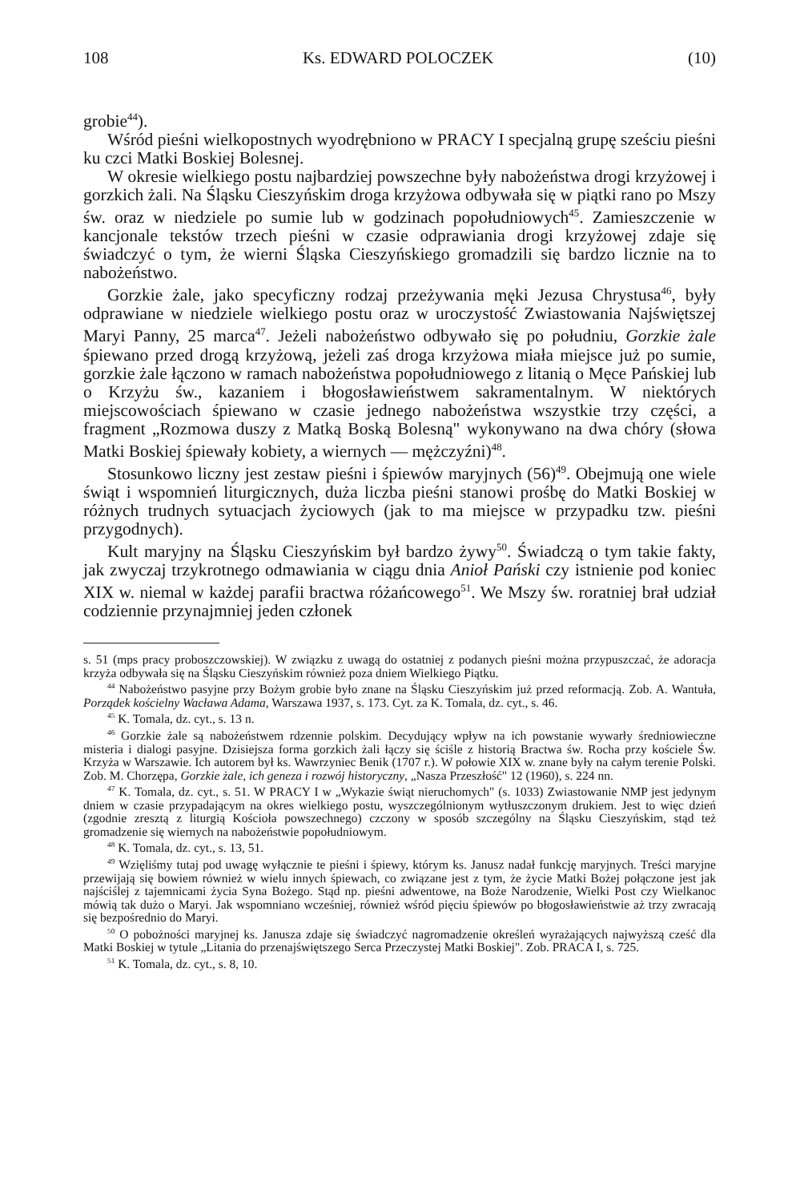108 Ks. EDWARD POLOCZEK (10)
grobie<sup>44</sup>).
Wśród pieśni wielkopostnych wyodrębniono w PRACY I specjalną grupę sześciu pieśni ku czci Matki Boskiej Bolesnej.
W okresie wielkiego postu najbardziej powszechne były nabożeństwa drogi krzyżowej i gorzkich żali. Na Śląsku Cieszyńskim droga krzyżowa odbywała się w piątki rano po Mszy św. oraz w niedziele po sumie lub w godzinach popołudniowych<sup>45</sup>. Zamieszczenie w kancjonale tekstów trzech pieśni w czasie odprawiania drogi krzyżowej zdaje się świadczyć o tym, że wierni Śląska Cieszyńskiego gromadzili się bardzo licznie na to nabożeństwo.
Gorzkie żale, jako specyficzny rodzaj przeżywania męki Jezusa Chrystusa<sup>46</sup>, były odprawiane w niedziele wielkiego postu oraz w uroczystość Zwiastowania Najświętszej Maryi Panny, 25 marca<sup>47</sup>. Jeżeli nabożeństwo odbywało się po południu, Gorzkie żale śpiewano przed drogą krzyżową, jeżeli zaś droga krzyżowa miała miejsce już po sumie, gorzkie żale łączono w ramach nabożeństwa popołudniowego z litanią o Męce Pańskiej lub o Krzyżu św., kazaniem i błogosławieństwem sakramentalnym. W niektórych miejscowościach śpiewano w czasie jednego nabożeństwa wszystkie trzy części, a fragment „Rozmowa duszy z Matką Boską Bolesną" wykonywano na dwa chóry (słowa Matki Boskiej śpiewały kobiety, a wiernych — mężczyźni)<sup>48</sup>.
Stosunkowo liczny jest zestaw pieśni i śpiewów maryjnych (56)<sup>49</sup>. Obejmują one wiele świąt i wspomnień liturgicznych, duża liczba pieśni stanowi prośbę do Matki Boskiej w różnych trudnych sytuacjach życiowych (jak to ma miejsce w przypadku tzw. pieśni przygodnych).
Kult maryjny na Śląsku Cieszyńskim był bardzo żywy<sup>50</sup>. Świadczą o tym takie fakty, jak zwyczaj trzykrotnego odmawiania w ciągu dnia Anioł Pański czy istnienie pod koniec XIX w. niemal w każdej parafii bractwa różańcowego<sup>51</sup>. We Mszy św. roratniej brał udział codziennie przynajmniej jeden członek
s. 51 (mps pracy proboszczowskiej). W związku z uwagą do ostatniej z podanych pieśni można przypuszczać, że adoracja krzyża odbywała się na Śląsku Cieszyńskim również poza dniem Wielkiego Piątku.
<sup>44</sup> Nabożeństwo pasyjne przy Bożym grobie było znane na Śląsku Cieszyńskim już przed reformacją. Zob. A. Wantuła, Porządek kościelny Wacława Adama, Warszawa 1937, s. 173. Cyt. za K. Tomala, dz. cyt., s. 46.
<sup>45</sup> K. Tomala, dz. cyt., s. 13 n.
<sup>46</sup> Gorzkie żale są nabożeństwem rdzennie polskim. Decydujący wpływ na ich powstanie wywarły średniowieczne misteria i dialogi pasyjne. Dzisiejsza forma gorzkich żali łączy się ściśle z historią Bractwa św. Rocha przy kościele Św. Krzyża w Warszawie. Ich autorem był ks. Wawrzyniec Benik (1707 r.). W połowie XIX w. znane były na całym terenie Polski. Zob. M. Chorzępa, Gorzkie żale, ich geneza i rozwój historyczny, „Nasza Przeszłość" 12 (1960), s. 224 nn.
<sup>47</sup> K. Tomala, dz. cyt., s. 51. W PRACY I w „Wykazie świąt nieruchomych" (s. 1033) Zwiastowanie NMP jest jedynym dniem w czasie przypadającym na okres wielkiego postu, wyszczególnionym wytłuszczonym drukiem. Jest to więc dzień (zgodnie zresztą z liturgią Kościoła powszechnego) czczony w sposób szczególny na Śląsku Cieszyńskim, stąd też gromadzenie się wiernych na nabożeństwie popołudniowym.
<sup>48</sup> K. Tomala, dz. cyt., s. 13, 51.
<sup>49</sup> Wzięliśmy tutaj pod uwagę wyłącznie te pieśni i śpiewy, którym ks. Janusz nadał funkcję maryjnych. Treści maryjne przewijają się bowiem również w wielu innych śpiewach, co związane jest z tym, że życie Matki Bożej połączone jest jak najściślej z tajemnicami życia Syna Bożego. Stąd np. pieśni adwentowe, na Boże Narodzenie, Wielki Post czy Wielkanoc mówią tak dużo o Maryi. Jak wspomniano wcześniej, również wśród pięciu śpiewów po błogosławieństwie aż trzy zwracają się bezpośrednio do Maryi.
<sup>50</sup> O pobożności maryjnej ks. Janusza zdaje się świadczyć nagromadzenie określeń wyrażających najwyższą cześć dla Matki Boskiej w tytule „Litania do przenajświętszego Serca Przeczystej Matki Boskiej". Zob. PRACA I, s. 725.
<sup>51</sup> K. Tomala, dz. cyt., s. 8, 10.